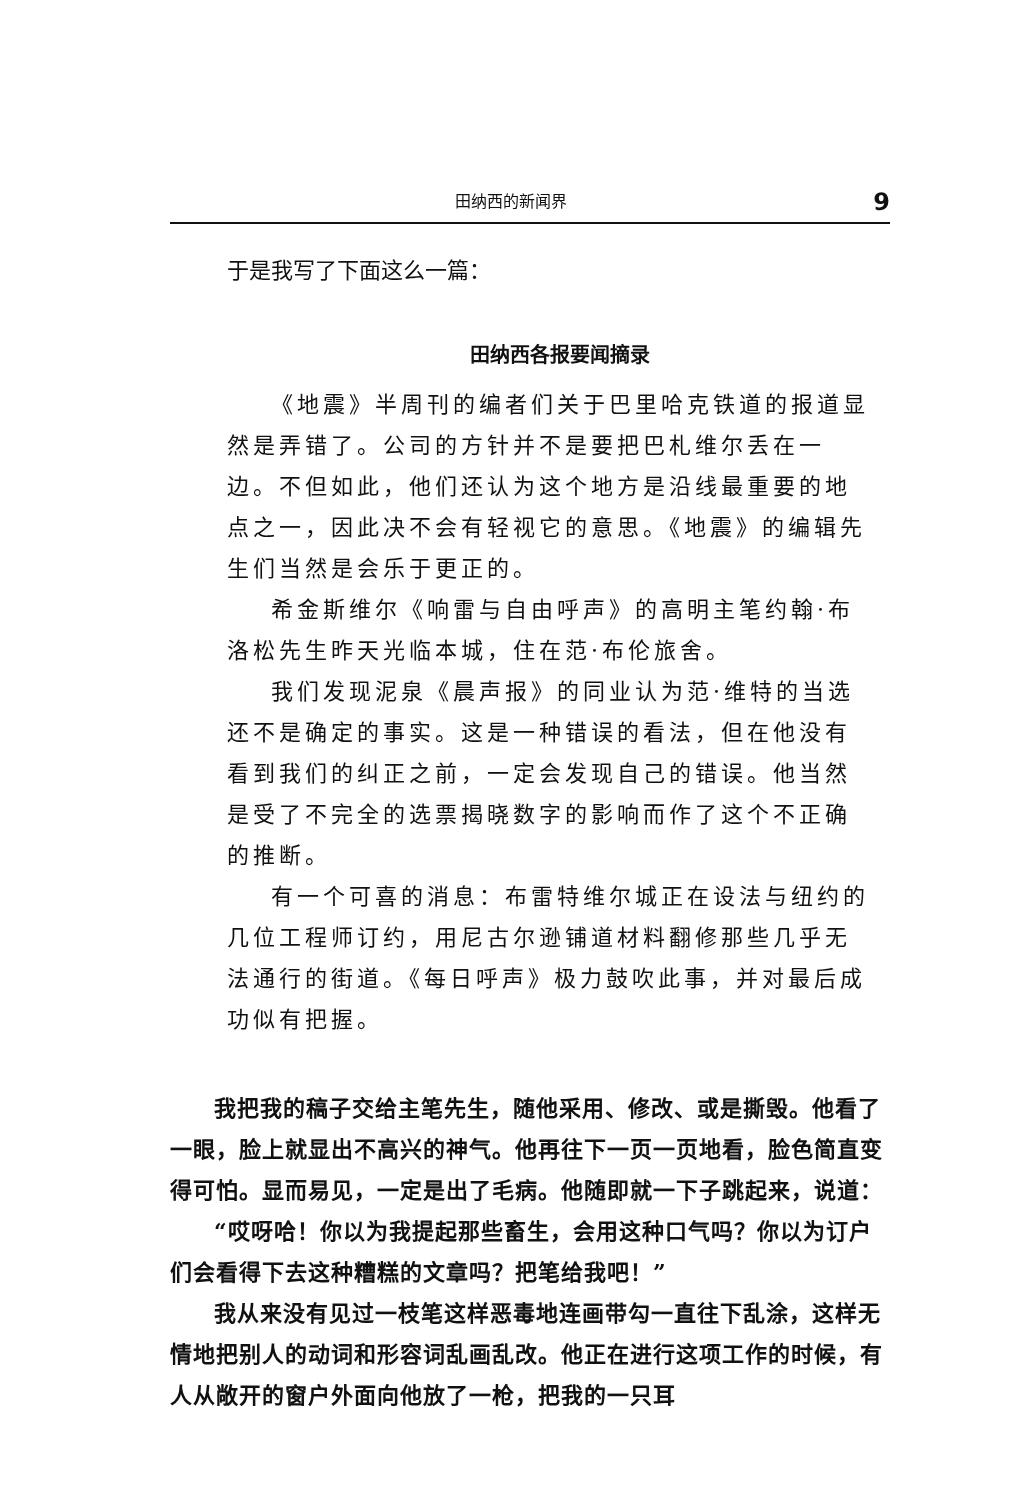田纳西的新闻界 9
于是我写了下面这么一篇：
田纳西各报要闻摘录
《地震》半周刊的编者们关于巴里哈克铁道的报道显然是弄错了。公司的方针并不是要把巴札维尔丢在一边。不但如此，他们还认为这个地方是沿线最重要的地点之一，因此决不会有轻视它的意思。《地震》的编辑先生们当然是会乐于更正的。
希金斯维尔《响雷与自由呼声》的高明主笔约翰·布洛松先生昨天光临本城，住在范·布伦旅舍。
我们发现泥泉《晨声报》的同业认为范·维特的当选还不是确定的事实。这是一种错误的看法，但在他没有看到我们的纠正之前，一定会发现自己的错误。他当然是受了不完全的选票揭晓数字的影响而作了这个不正确的推断。
有一个可喜的消息：布雷特维尔城正在设法与纽约的几位工程师订约，用尼古尔逊铺道材料翻修那些几乎无法通行的街道。《每日呼声》极力鼓吹此事，并对最后成功似有把握。
我把我的稿子交给主笔先生，随他采用、修改、或是撕毁。他看了一眼，脸上就显出不高兴的神气。他再往下一页一页地看，脸色简直变得可怕。显而易见，一定是出了毛病。他随即就一下子跳起来，说道：
“哎呀哈！你以为我提起那些畜生，会用这种口气吗？你以为订户们会看得下去这种糟糕的文章吗？把笔给我吧！”
我从来没有见过一枝笔这样恶毒地连画带勾一直往下乱涂，这样无情地把别人的动词和形容词乱画乱改。他正在进行这项工作的时候，有人从敞开的窗户外面向他放了一枪，把我的一只耳